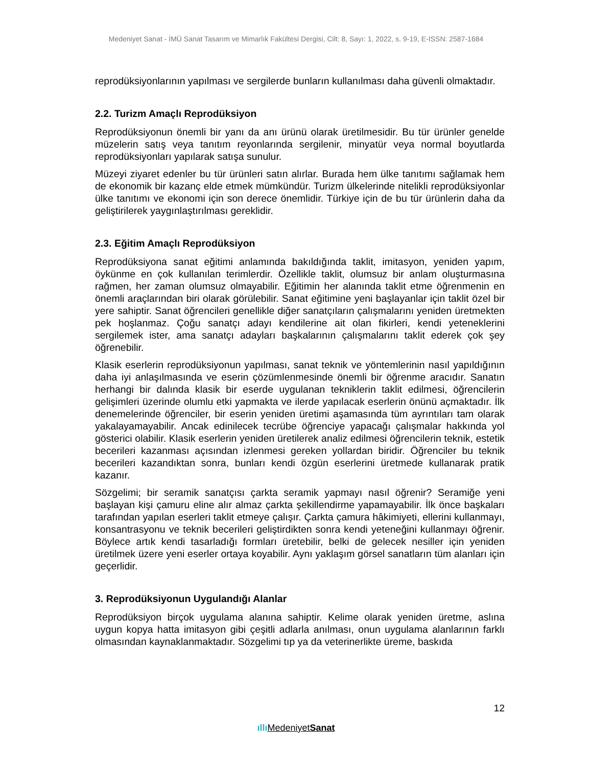Medeniyet Sanat - İMÜ Sanat Tasarım ve Mimarlık Fakültesi Dergisi, Cilt: 8, Sayı: 1, 2022, s. 9-19, E-ISSN: 2587-1684
reprodüksiyonlarının yapılması ve sergilerde bunların kullanılması daha güvenli olmaktadır.
2.2. Turizm Amaçlı Reprodüksiyon
Reprodüksiyonun önemli bir yanı da anı ürünü olarak üretilmesidir. Bu tür ürünler genelde müzelerin satış veya tanıtım reyonlarında sergilenir, minyatür veya normal boyutlarda reprodüksiyonları yapılarak satışa sunulur.
Müzeyi ziyaret edenler bu tür ürünleri satın alırlar. Burada hem ülke tanıtımı sağlamak hem de ekonomik bir kazanç elde etmek mümkündür. Turizm ülkelerinde nitelikli reprodüksiyonlar ülke tanıtımı ve ekonomi için son derece önemlidir. Türkiye için de bu tür ürünlerin daha da geliştirilerek yaygınlaştırılması gereklidir.
2.3. Eğitim Amaçlı Reprodüksiyon
Reprodüksiyona sanat eğitimi anlamında bakıldığında taklit, imitasyon, yeniden yapım, öykünme en çok kullanılan terimlerdir. Özellikle taklit, olumsuz bir anlam oluşturmasına rağmen, her zaman olumsuz olmayabilir. Eğitimin her alanında taklit etme öğrenmenin en önemli araçlarından biri olarak görülebilir. Sanat eğitimine yeni başlayanlar için taklit özel bir yere sahiptir. Sanat öğrencileri genellikle diğer sanatçıların çalışmalarını yeniden üretmekten pek hoşlanmaz. Çoğu sanatçı adayı kendilerine ait olan fikirleri, kendi yeteneklerini sergilemek ister, ama sanatçı adayları başkalarının çalışmalarını taklit ederek çok şey öğrenebilir.
Klasik eserlerin reprodüksiyonun yapılması, sanat teknik ve yöntemlerinin nasıl yapıldığının daha iyi anlaşılmasında ve eserin çözümlenmesinde önemli bir öğrenme aracıdır. Sanatın herhangi bir dalında klasik bir eserde uygulanan tekniklerin taklit edilmesi, öğrencilerin gelişimleri üzerinde olumlu etki yapmakta ve ilerde yapılacak eserlerin önünü açmaktadır. İlk denemelerinde öğrenciler, bir eserin yeniden üretimi aşamasında tüm ayrıntıları tam olarak yakalayamayabilir. Ancak edinilecek tecrübe öğrenciye yapacağı çalışmalar hakkında yol gösterici olabilir. Klasik eserlerin yeniden üretilerek analiz edilmesi öğrencilerin teknik, estetik becerileri kazanması açısından izlenmesi gereken yollardan biridir. Öğrenciler bu teknik becerileri kazandıktan sonra, bunları kendi özgün eserlerini üretmede kullanarak pratik kazanır.
Sözgelimi; bir seramik sanatçısı çarkta seramik yapmayı nasıl öğrenir? Seramiğe yeni başlayan kişi çamuru eline alır almaz çarkta şekillendirme yapamayabilir. İlk önce başkaları tarafından yapılan eserleri taklit etmeye çalışır. Çarkta çamura hâkimiyeti, ellerini kullanmayı, konsantrasyonu ve teknik becerileri geliştirdikten sonra kendi yeteneğini kullanmayı öğrenir. Böylece artık kendi tasarladığı formları üretebilir, belki de gelecek nesiller için yeniden üretilmek üzere yeni eserler ortaya koyabilir. Aynı yaklaşım görsel sanatların tüm alanları için geçerlidir.
3. Reprodüksiyonun Uygulandığı Alanlar
Reprodüksiyon birçok uygulama alanına sahiptir. Kelime olarak yeniden üretme, aslına uygun kopya hatta imitasyon gibi çeşitli adlarla anılması, onun uygulama alanlarının farklı olmasından kaynaklanmaktadır. Sözgelimi tıp ya da veterinerlikte üreme, baskıda
12
ıllı MedeniyetSanat